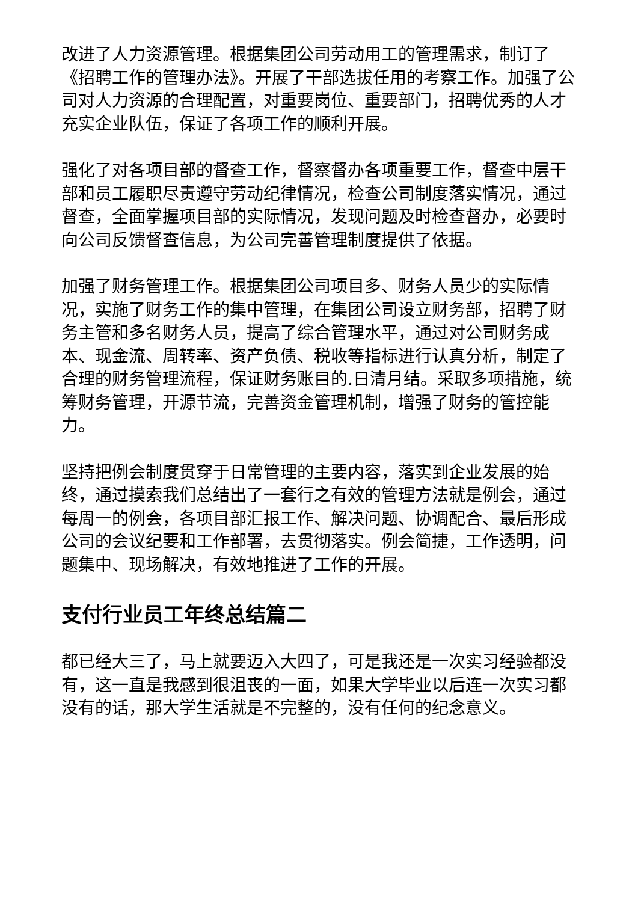改进了人力资源管理。根据集团公司劳动用工的管理需求，制订了《招聘工作的管理办法》。开展了干部选拔任用的考察工作。加强了公司对人力资源的合理配置，对重要岗位、重要部门，招聘优秀的人才充实企业队伍，保证了各项工作的顺利开展。
强化了对各项目部的督查工作，督察督办各项重要工作，督查中层干部和员工履职尽责遵守劳动纪律情况，检查公司制度落实情况，通过督查，全面掌握项目部的实际情况，发现问题及时检查督办，必要时向公司反馈督查信息，为公司完善管理制度提供了依据。
加强了财务管理工作。根据集团公司项目多、财务人员少的实际情况，实施了财务工作的集中管理，在集团公司设立财务部，招聘了财务主管和多名财务人员，提高了综合管理水平，通过对公司财务成本、现金流、周转率、资产负债、税收等指标进行认真分析，制定了合理的财务管理流程，保证财务账目的.日清月结。采取多项措施，统筹财务管理，开源节流，完善资金管理机制，增强了财务的管控能力。
坚持把例会制度贯穿于日常管理的主要内容，落实到企业发展的始终，通过摸索我们总结出了一套行之有效的管理方法就是例会，通过每周一的例会，各项目部汇报工作、解决问题、协调配合、最后形成公司的会议纪要和工作部署，去贯彻落实。例会简捷，工作透明，问题集中、现场解决，有效地推进了工作的开展。
支付行业员工年终总结篇二
都已经大三了，马上就要迈入大四了，可是我还是一次实习经验都没有，这一直是我感到很沮丧的一面，如果大学毕业以后连一次实习都没有的话，那大学生活就是不完整的，没有任何的纪念意义。